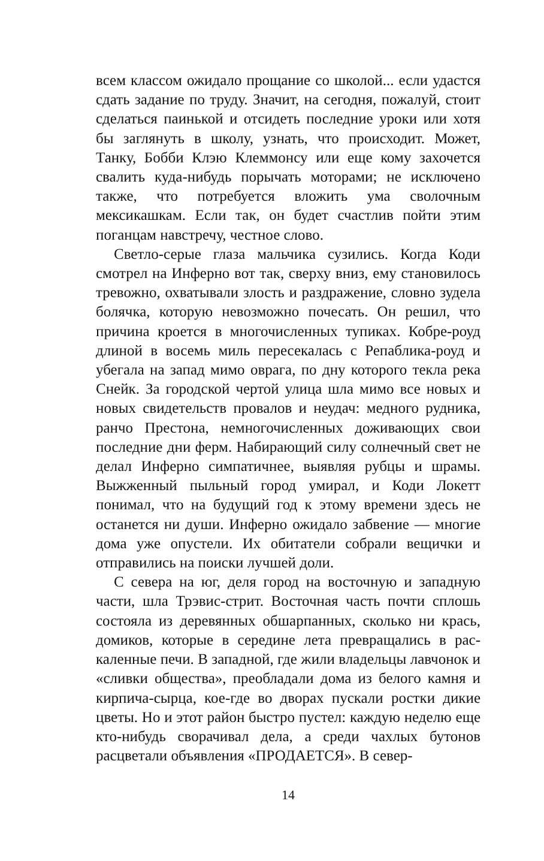всем классом ожидало прощание со школой... если удаст­ся сдать задание по труду. Значит, на сегодня, пожалуй, стоит сделаться паинькой и отсидеть последние уроки или хотя бы заглянуть в школу, узнать, что происходит. Может, Танку, Бобби Клэю Клеммонсу или еще кому захочется свалить куда-нибудь порычать моторами; не исключено также, что потребуется вложить ума сволоч­ным мексикашкам. Если так, он будет счастлив пойти этим поганцам навстречу, честное слово.
Светло-серые глаза мальчика сузились. Когда Коди смотрел на Инферно вот так, сверху вниз, ему станови­лось тревожно, охватывали злость и раздражение, словно зудела болячка, которую невозможно почесать. Он ре­шил, что причина кроется в многочисленных тупиках. Кобре-роуд длиной в восемь миль пересекалась с Репаб­лика-роуд и убегала на запад мимо оврага, по дну кото­рого текла река Снейк. За городской чертой улица шла мимо все новых и новых свидетельств провалов и не­удач: медного рудника, ранчо Престона, немногочис­ленных доживающих свои последние дни ферм. Наби­рающий силу солнечный свет не делал Инферно симпа­тичнее, выявляя рубцы и шрамы. Выжженный пыльный город умирал, и Коди Локетт понимал, что на будущий год к этому времени здесь не останется ни души. Ин­ферно ожидало забвение — многие дома уже опустели. Их обитатели собрали вещички и отправились на по­иски лучшей доли.
С севера на юг, деля город на восточную и западную части, шла Трэвис-стрит. Восточная часть почти сплошь состояла из деревянных обшарпанных, сколько ни крась, домиков, которые в середине лета превращались в рас­каленные печи. В западной, где жили владельцы лавчо­нок и «сливки общества», преобладали дома из белого камня и кирпича-сырца, кое-где во дворах пускали рост­ки дикие цветы. Но и этот район быстро пустел: каждую неделю еще кто-нибудь сворачивал дела, а среди чахлых бутонов расцветали объявления «ПРОДАЕТСЯ». В север-
14